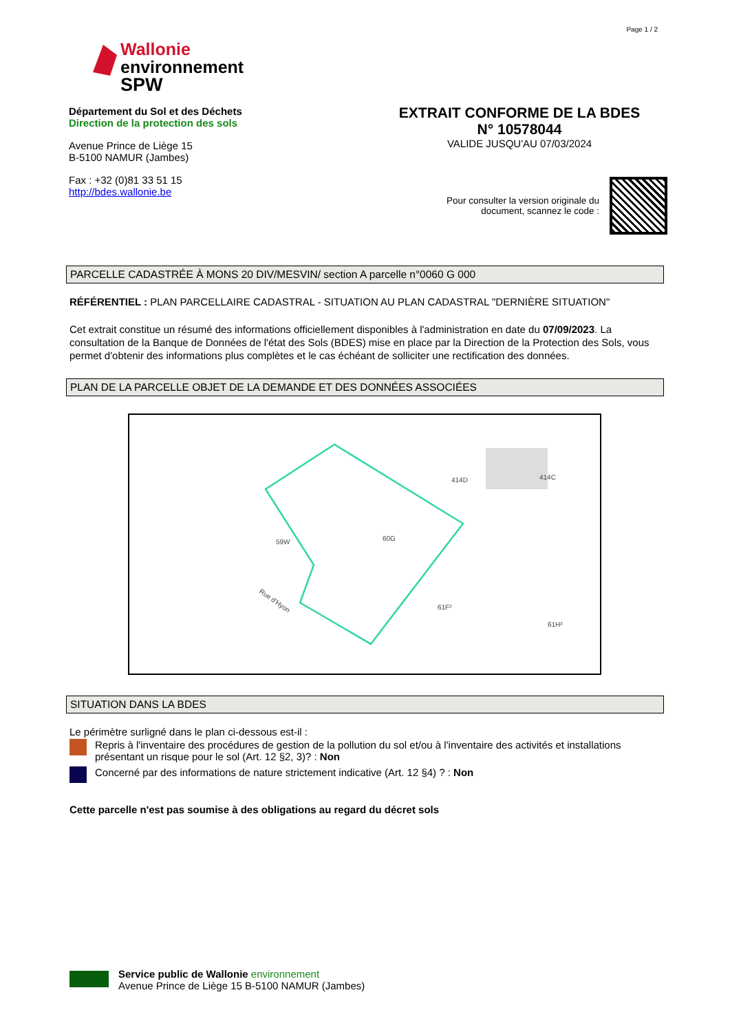Page 1 / 2
Wallonie
environnement
SPW
Département du Sol et des Déchets
Direction de la protection des sols
Avenue Prince de Liège 15
B-5100 NAMUR (Jambes)
Fax : +32 (0)81 33 51 15
http://bdes.wallonie.be
EXTRAIT CONFORME DE LA BDES
N° 10578044
VALIDE JUSQU'AU 07/03/2024
Pour consulter la version originale du
document, scannez le code :
PARCELLE CADASTRÉE À MONS 20 DIV/MESVIN/ section A parcelle n°0060 G 000
RÉFÉRENTIEL : PLAN PARCELLAIRE CADASTRAL - SITUATION AU PLAN CADASTRAL "DERNIÈRE SITUATION"
Cet extrait constitue un résumé des informations officiellement disponibles à l'administration en date du 07/09/2023. La consultation de la Banque de Données de l'état des Sols (BDES) mise en place par la Direction de la Protection des Sols, vous permet d'obtenir des informations plus complètes et le cas échéant de solliciter une rectification des données.
PLAN DE LA PARCELLE OBJET DE LA DEMANDE ET DES DONNÉES ASSOCIÉES
59W
60G
414D
414C
61F²
61H²
Rue d'Hyon
SITUATION DANS LA BDES
Le périmètre surligné dans le plan ci-dessous est-il :
Repris à l'inventaire des procédures de gestion de la pollution du sol et/ou à l'inventaire des activités et installations présentant un risque pour le sol (Art. 12 §2, 3)? : Non
Concerné par des informations de nature strictement indicative (Art. 12 §4) ? : Non
Cette parcelle n'est pas soumise à des obligations au regard du décret sols
Service public de Wallonie environnement
Avenue Prince de Liège 15 B-5100 NAMUR (Jambes)